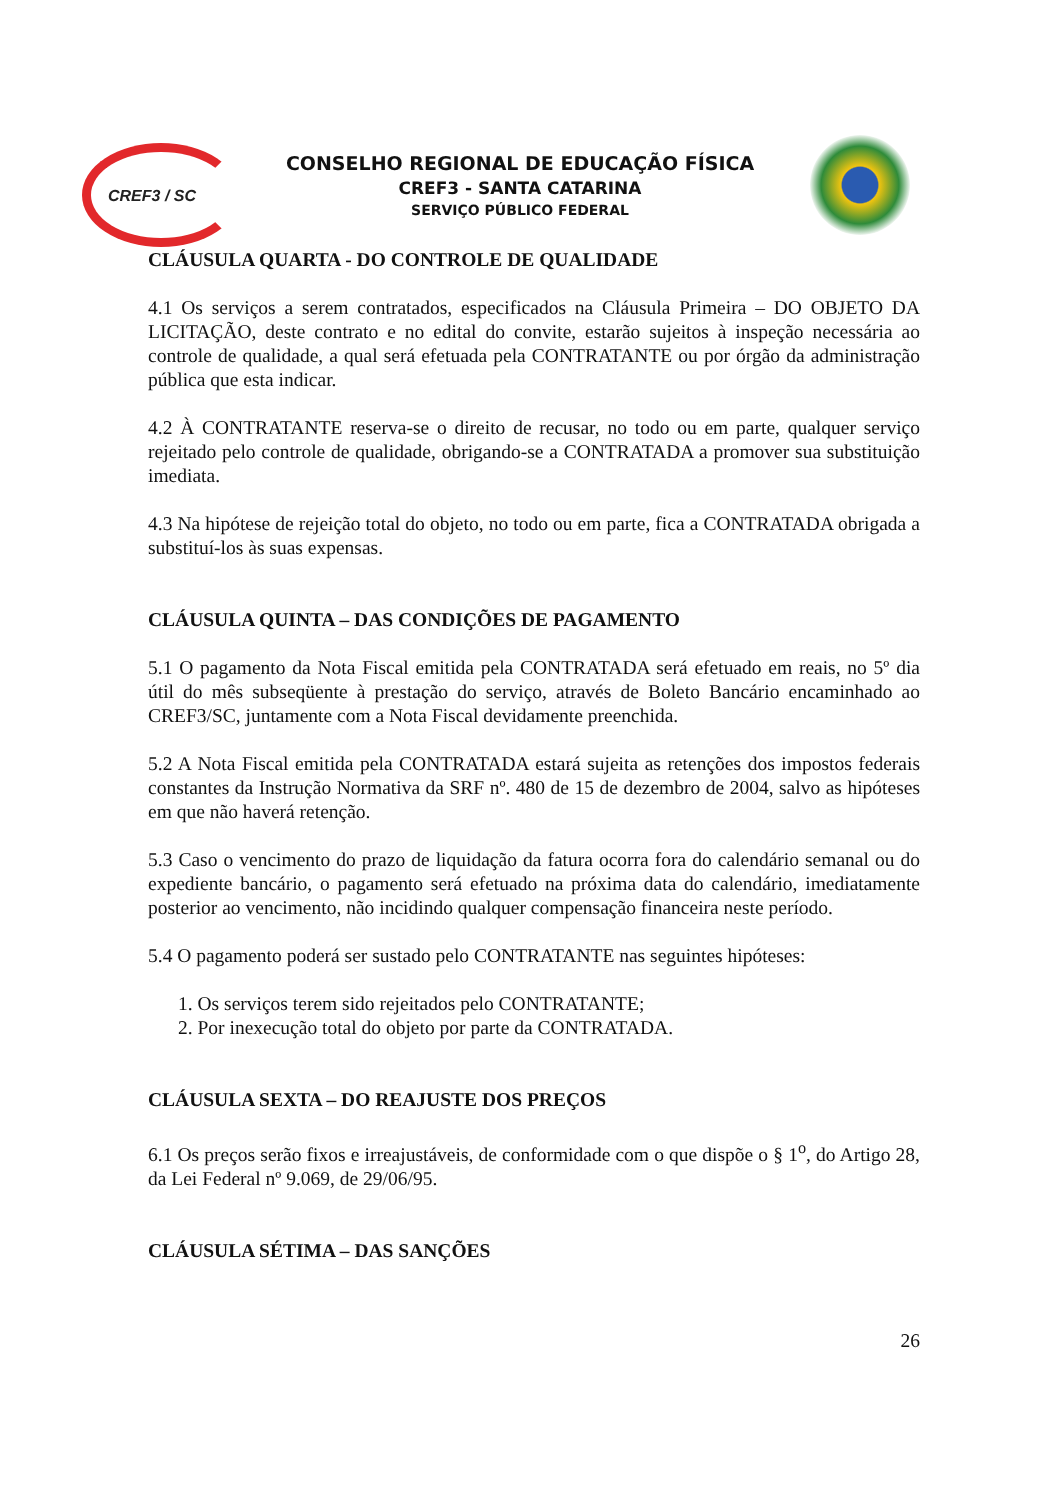CREF3 / SC
CONSELHO REGIONAL DE EDUCAÇÃO FÍSICA
CREF3 - SANTA CATARINA
SERVIÇO PÚBLICO FEDERAL
CLÁUSULA QUARTA - DO CONTROLE DE QUALIDADE
4.1 Os serviços a serem contratados, especificados na Cláusula Primeira – DO OBJETO DA LICITAÇÃO, deste contrato e no edital do convite, estarão sujeitos à inspeção necessária ao controle de qualidade, a qual será efetuada pela CONTRATANTE ou por órgão da administração pública que esta indicar.
4.2 À CONTRATANTE reserva-se o direito de recusar, no todo ou em parte, qualquer serviço rejeitado pelo controle de qualidade, obrigando-se a CONTRATADA a promover sua substituição imediata.
4.3 Na hipótese de rejeição total do objeto, no todo ou em parte, fica a CONTRATADA obrigada a substituí-los às suas expensas.
CLÁUSULA QUINTA – DAS CONDIÇÕES DE PAGAMENTO
5.1 O pagamento da Nota Fiscal emitida pela CONTRATADA será efetuado em reais, no 5º dia útil do mês subseqüente à prestação do serviço, através de Boleto Bancário encaminhado ao CREF3/SC, juntamente com a Nota Fiscal devidamente preenchida.
5.2 A Nota Fiscal emitida pela CONTRATADA estará sujeita as retenções dos impostos federais constantes da Instrução Normativa da SRF nº. 480 de 15 de dezembro de 2004, salvo as hipóteses em que não haverá retenção.
5.3 Caso o vencimento do prazo de liquidação da fatura ocorra fora do calendário semanal ou do expediente bancário, o pagamento será efetuado na próxima data do calendário, imediatamente posterior ao vencimento, não incidindo qualquer compensação financeira neste período.
5.4 O pagamento poderá ser sustado pelo CONTRATANTE nas seguintes hipóteses:
1. Os serviços terem sido rejeitados pelo CONTRATANTE;
2. Por inexecução total do objeto por parte da CONTRATADA.
CLÁUSULA SEXTA – DO REAJUSTE DOS PREÇOS
6.1 Os preços serão fixos e irreajustáveis, de conformidade com o que dispõe o § 1<sup>o</sup>, do Artigo 28, da Lei Federal nº 9.069, de 29/06/95.
CLÁUSULA SÉTIMA – DAS SANÇÕES
26